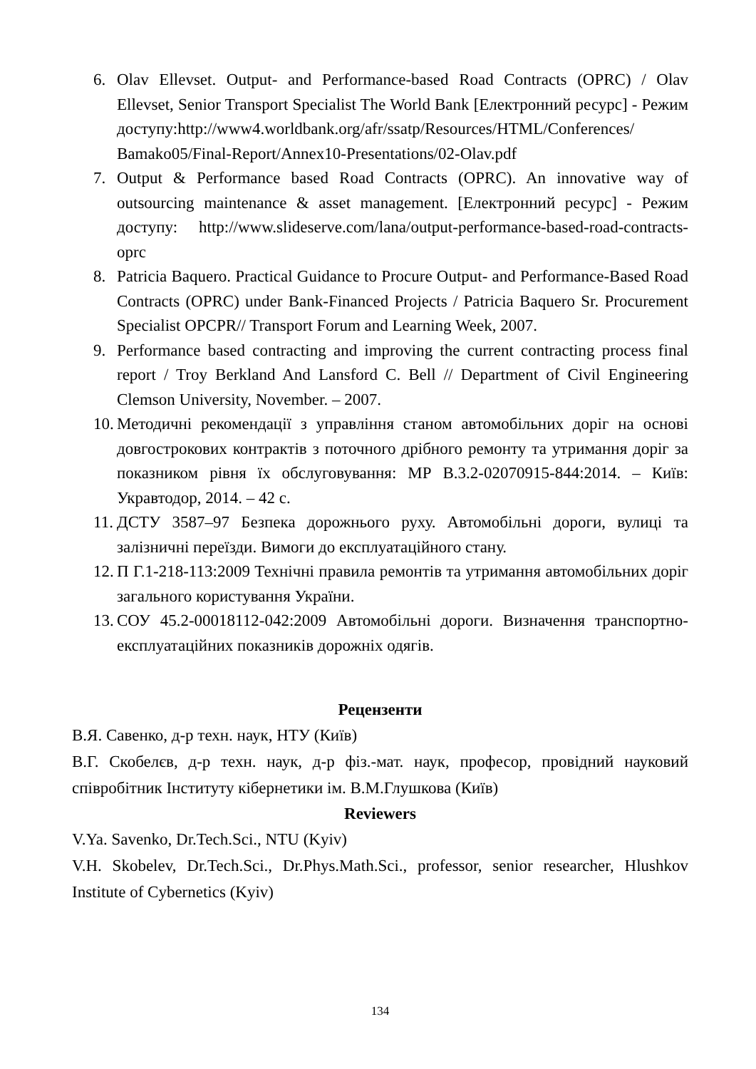6. Olav Ellevset. Output- and Performance-based Road Contracts (OPRC) / Olav Ellevset, Senior Transport Specialist The World Bank [Електронний ресурс] - Режим доступу:http://www4.worldbank.org/afr/ssatp/Resources/HTML/Conferences/ Bamako05/Final-Report/Annex10-Presentations/02-Olav.pdf
7. Output & Performance based Road Contracts (OPRC). An innovative way of outsourcing maintenance & asset management. [Електронний ресурс] - Режим доступу: http://www.slideserve.com/lana/output-performance-based-road-contracts-oprc
8. Patricia Baquero. Practical Guidance to Procure Output- and Performance-Based Road Contracts (OPRC) under Bank-Financed Projects / Patricia Baquero Sr. Procurement Specialist OPCPR// Transport Forum and Learning Week, 2007.
9. Performance based contracting and improving the current contracting process final report / Troy Berkland And Lansford C. Bell // Department of Civil Engineering Clemson University, November. – 2007.
10.
Методичні рекомендації з управління станом автомобільних доріг на основі довгострокових контрактів з поточного дрібного ремонту та утримання доріг за показником рівня їх обслуговування: МР В.3.2-02070915-844:2014. – Київ: Укравтодор, 2014. – 42 с.
11.
ДСТУ 3587–97 Безпека дорожнього руху. Автомобільні дороги, вулиці та залізничні переїзди. Вимоги до експлуатаційного стану.
12.
П Г.1-218-113:2009 Технічні правила ремонтів та утримання автомобільних доріг загального користування України.
13.
СОУ 45.2-00018112-042:2009 Автомобільні дороги. Визначення транспортно-експлуатаційних показників дорожніх одягів.
Рецензенти
В.Я. Савенко, д-р техн. наук, НТУ (Київ)
В.Г. Скобелєв, д-р техн. наук, д-р фіз.-мат. наук, професор, провідний науковий співробітник Інституту кібернетики ім. В.М.Глушкова (Київ)
Reviewers
V.Ya. Savenko, Dr.Tech.Sci., NTU (Kyiv)
V.H. Skobelev, Dr.Tech.Sci., Dr.Phys.Math.Sci., professor, senior researcher, Hlushkov Institute of Cybernetics (Kyiv)
134